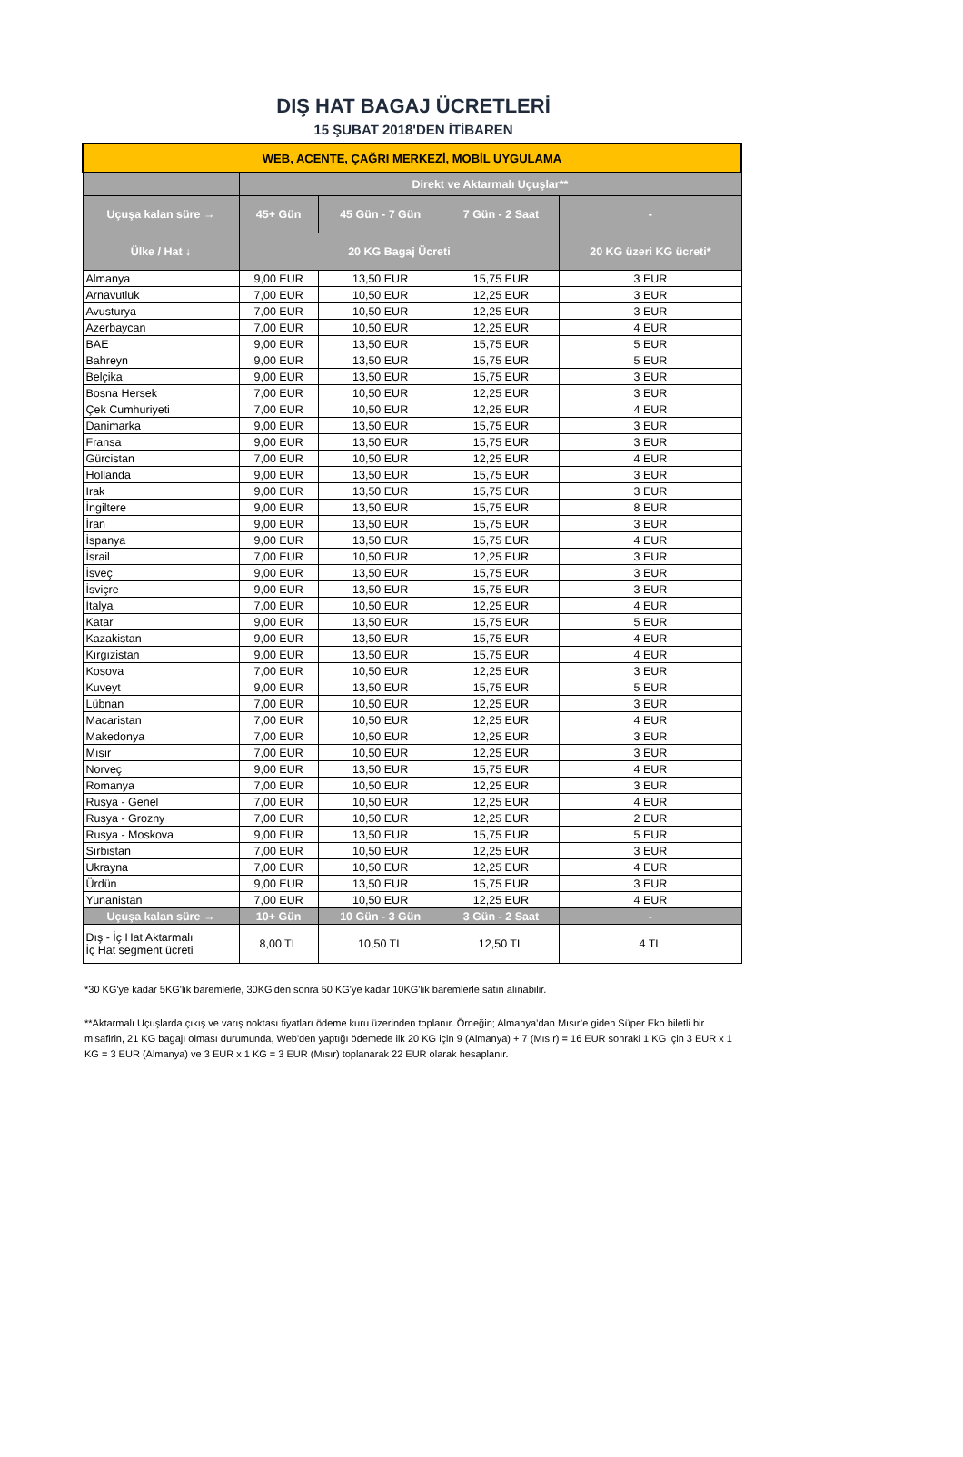DIŞ HAT BAGAJ ÜCRETLERİ
15 ŞUBAT 2018'DEN İTİBAREN
| WEB, ACENTE, ÇAĞRI MERKEZİ, MOBİL UYGULAMA | | | | |
| --- | --- | --- | --- | --- |
| | Direkt ve Aktarmalı Uçuşlar** | | | |
| Uçuşa kalan süre → | 45+ Gün | 45 Gün - 7 Gün | 7 Gün - 2 Saat | - |
| Ülke / Hat ↓ | 20 KG Bagaj Ücreti | | | 20 KG üzeri KG ücreti* |
| Almanya | 9,00 EUR | 13,50 EUR | 15,75 EUR | 3 EUR |
| Arnavutluk | 7,00 EUR | 10,50 EUR | 12,25 EUR | 3 EUR |
| Avusturya | 7,00 EUR | 10,50 EUR | 12,25 EUR | 3 EUR |
| Azerbaycan | 7,00 EUR | 10,50 EUR | 12,25 EUR | 4 EUR |
| BAE | 9,00 EUR | 13,50 EUR | 15,75 EUR | 5 EUR |
| Bahreyn | 9,00 EUR | 13,50 EUR | 15,75 EUR | 5 EUR |
| Belçika | 9,00 EUR | 13,50 EUR | 15,75 EUR | 3 EUR |
| Bosna Hersek | 7,00 EUR | 10,50 EUR | 12,25 EUR | 3 EUR |
| Çek Cumhuriyeti | 7,00 EUR | 10,50 EUR | 12,25 EUR | 4 EUR |
| Danimarka | 9,00 EUR | 13,50 EUR | 15,75 EUR | 3 EUR |
| Fransa | 9,00 EUR | 13,50 EUR | 15,75 EUR | 3 EUR |
| Gürcistan | 7,00 EUR | 10,50 EUR | 12,25 EUR | 4 EUR |
| Hollanda | 9,00 EUR | 13,50 EUR | 15,75 EUR | 3 EUR |
| Irak | 9,00 EUR | 13,50 EUR | 15,75 EUR | 3 EUR |
| İngiltere | 9,00 EUR | 13,50 EUR | 15,75 EUR | 8 EUR |
| İran | 9,00 EUR | 13,50 EUR | 15,75 EUR | 3 EUR |
| İspanya | 9,00 EUR | 13,50 EUR | 15,75 EUR | 4 EUR |
| İsrail | 7,00 EUR | 10,50 EUR | 12,25 EUR | 3 EUR |
| İsveç | 9,00 EUR | 13,50 EUR | 15,75 EUR | 3 EUR |
| İsviçre | 9,00 EUR | 13,50 EUR | 15,75 EUR | 3 EUR |
| İtalya | 7,00 EUR | 10,50 EUR | 12,25 EUR | 4 EUR |
| Katar | 9,00 EUR | 13,50 EUR | 15,75 EUR | 5 EUR |
| Kazakistan | 9,00 EUR | 13,50 EUR | 15,75 EUR | 4 EUR |
| Kırgızistan | 9,00 EUR | 13,50 EUR | 15,75 EUR | 4 EUR |
| Kosova | 7,00 EUR | 10,50 EUR | 12,25 EUR | 3 EUR |
| Kuveyt | 9,00 EUR | 13,50 EUR | 15,75 EUR | 5 EUR |
| Lübnan | 7,00 EUR | 10,50 EUR | 12,25 EUR | 3 EUR |
| Macaristan | 7,00 EUR | 10,50 EUR | 12,25 EUR | 4 EUR |
| Makedonya | 7,00 EUR | 10,50 EUR | 12,25 EUR | 3 EUR |
| Mısır | 7,00 EUR | 10,50 EUR | 12,25 EUR | 3 EUR |
| Norveç | 9,00 EUR | 13,50 EUR | 15,75 EUR | 4 EUR |
| Romanya | 7,00 EUR | 10,50 EUR | 12,25 EUR | 3 EUR |
| Rusya - Genel | 7,00 EUR | 10,50 EUR | 12,25 EUR | 4 EUR |
| Rusya - Grozny | 7,00 EUR | 10,50 EUR | 12,25 EUR | 2 EUR |
| Rusya - Moskova | 9,00 EUR | 13,50 EUR | 15,75 EUR | 5 EUR |
| Sırbistan | 7,00 EUR | 10,50 EUR | 12,25 EUR | 3 EUR |
| Ukrayna | 7,00 EUR | 10,50 EUR | 12,25 EUR | 4 EUR |
| Ürdün | 9,00 EUR | 13,50 EUR | 15,75 EUR | 3 EUR |
| Yunanistan | 7,00 EUR | 10,50 EUR | 12,25 EUR | 4 EUR |
| Uçuşa kalan süre → | 10+ Gün | 10 Gün - 3 Gün | 3 Gün - 2 Saat | - |
| Dış - İç Hat Aktarmalı İç Hat segment ücreti | 8,00 TL | 10,50 TL | 12,50 TL | 4 TL |
*30 KG'ye kadar 5KG'lik baremlerle, 30KG'den sonra 50 KG'ye kadar 10KG'lik baremlerle satın alınabilir.
**Aktarmalı Uçuşlarda çıkış ve varış noktası fiyatları ödeme kuru üzerinden toplanır. Örneğin; Almanya’dan Mısır’e giden Süper Eko biletli bir misafirin, 21 KG bagajı olması durumunda, Web'den yaptığı ödemede ilk 20 KG için 9 (Almanya) + 7 (Mısır) = 16 EUR sonraki 1 KG için 3 EUR x 1 KG = 3 EUR (Almanya) ve 3 EUR x 1 KG = 3 EUR (Mısır) toplanarak 22 EUR olarak hesaplanır.